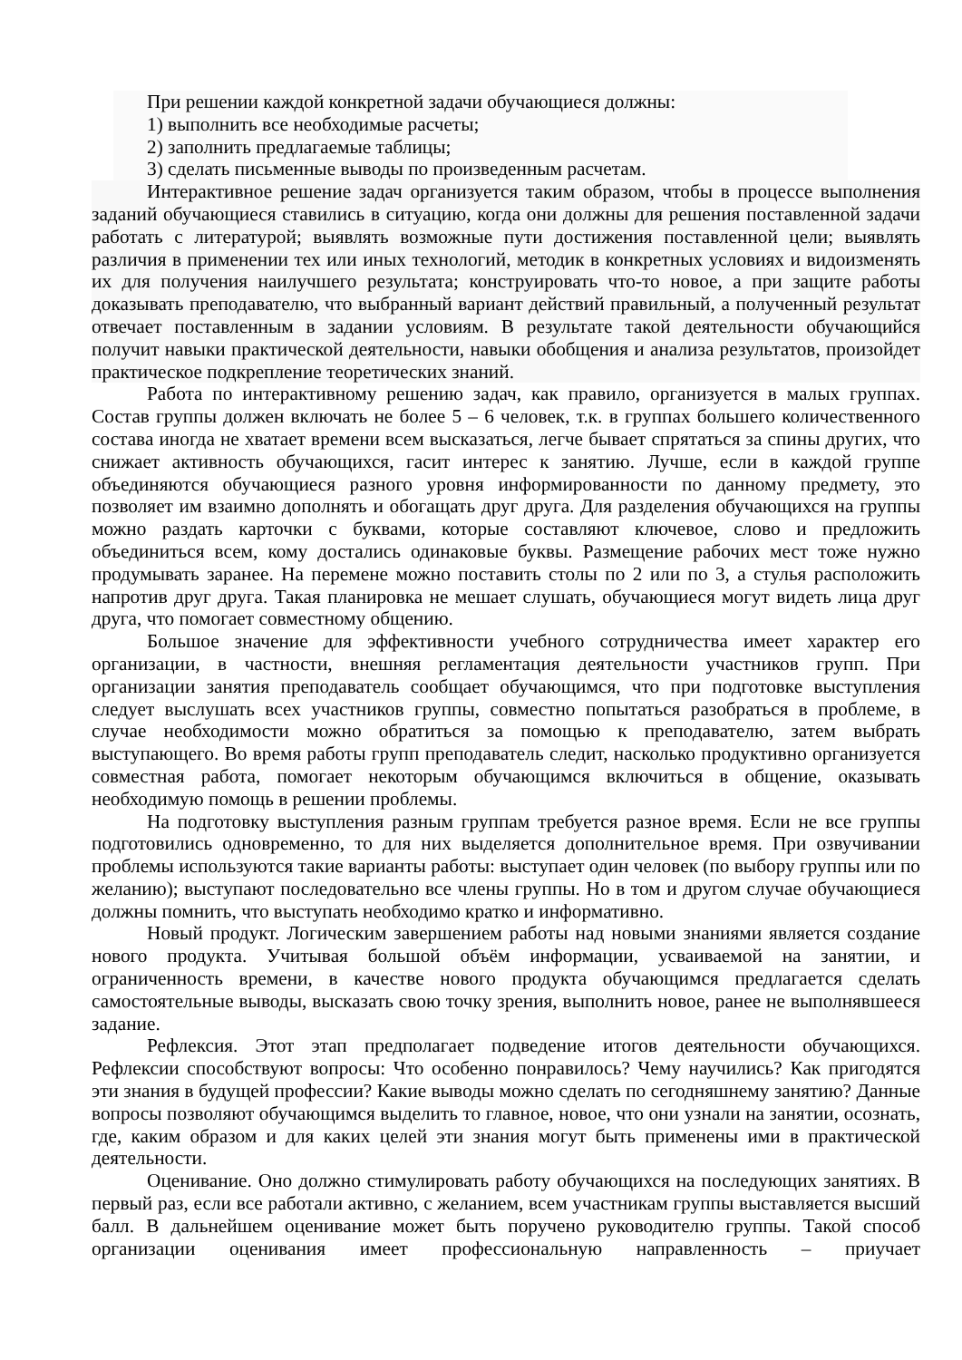При решении каждой конкретной задачи обучающиеся должны:
1) выполнить все необходимые расчеты;
2) заполнить предлагаемые таблицы;
3) сделать письменные выводы по произведенным расчетам.
Интерактивное решение задач организуется таким образом, чтобы в процессе выполнения заданий обучающиеся ставились в ситуацию, когда они должны для решения поставленной задачи работать с литературой; выявлять возможные пути достижения поставленной цели; выявлять различия в применении тех или иных технологий, методик в конкретных условиях и видоизменять их для получения наилучшего результата; конструировать что-то новое, а при защите работы доказывать преподавателю, что выбранный вариант действий правильный, а полученный результат отвечает поставленным в задании условиям. В результате такой деятельности обучающийся получит навыки практической деятельности, навыки обобщения и анализа результатов, произойдет практическое подкрепление теоретических знаний.
Работа по интерактивному решению задач, как правило, организуется в малых группах. Состав группы должен включать не более 5 – 6 человек, т.к. в группах большего количественного состава иногда не хватает времени всем высказаться, легче бывает спрятаться за спины других, что снижает активность обучающихся, гасит интерес к занятию. Лучше, если в каждой группе объединяются обучающиеся разного уровня информированности по данному предмету, это позволяет им взаимно дополнять и обогащать друг друга. Для разделения обучающихся на группы можно раздать карточки с буквами, которые составляют ключевое, слово и предложить объединиться всем, кому достались одинаковые буквы. Размещение рабочих мест тоже нужно продумывать заранее. На перемене можно поставить столы по 2 или по 3, а стулья расположить напротив друг друга. Такая планировка не мешает слушать, обучающиеся могут видеть лица друг друга, что помогает совместному общению.
Большое значение для эффективности учебного сотрудничества имеет характер его организации, в частности, внешняя регламентация деятельности участников групп. При организации занятия преподаватель сообщает обучающимся, что при подготовке выступления следует выслушать всех участников группы, совместно попытаться разобраться в проблеме, в случае необходимости можно обратиться за помощью к преподавателю, затем выбрать выступающего. Во время работы групп преподаватель следит, насколько продуктивно организуется совместная работа, помогает некоторым обучающимся включиться в общение, оказывать необходимую помощь в решении проблемы.
На подготовку выступления разным группам требуется разное время. Если не все группы подготовились одновременно, то для них выделяется дополнительное время. При озвучивании проблемы используются такие варианты работы: выступает один человек (по выбору группы или по желанию); выступают последовательно все члены группы. Но в том и другом случае обучающиеся должны помнить, что выступать необходимо кратко и информативно.
Новый продукт. Логическим завершением работы над новыми знаниями является создание нового продукта. Учитывая большой объём информации, усваиваемой на занятии, и ограниченность времени, в качестве нового продукта обучающимся предлагается сделать самостоятельные выводы, высказать свою точку зрения, выполнить новое, ранее не выполнявшееся задание.
Рефлексия. Этот этап предполагает подведение итогов деятельности обучающихся. Рефлексии способствуют вопросы: Что особенно понравилось? Чему научились? Как пригодятся эти знания в будущей профессии? Какие выводы можно сделать по сегодняшнему занятию? Данные вопросы позволяют обучающимся выделить то главное, новое, что они узнали на занятии, осознать, где, каким образом и для каких целей эти знания могут быть применены ими в практической деятельности.
Оценивание. Оно должно стимулировать работу обучающихся на последующих занятиях. В первый раз, если все работали активно, с желанием, всем участникам группы выставляется высший балл. В дальнейшем оценивание может быть поручено руководителю группы. Такой способ организации оценивания имеет профессиональную направленность – приучает